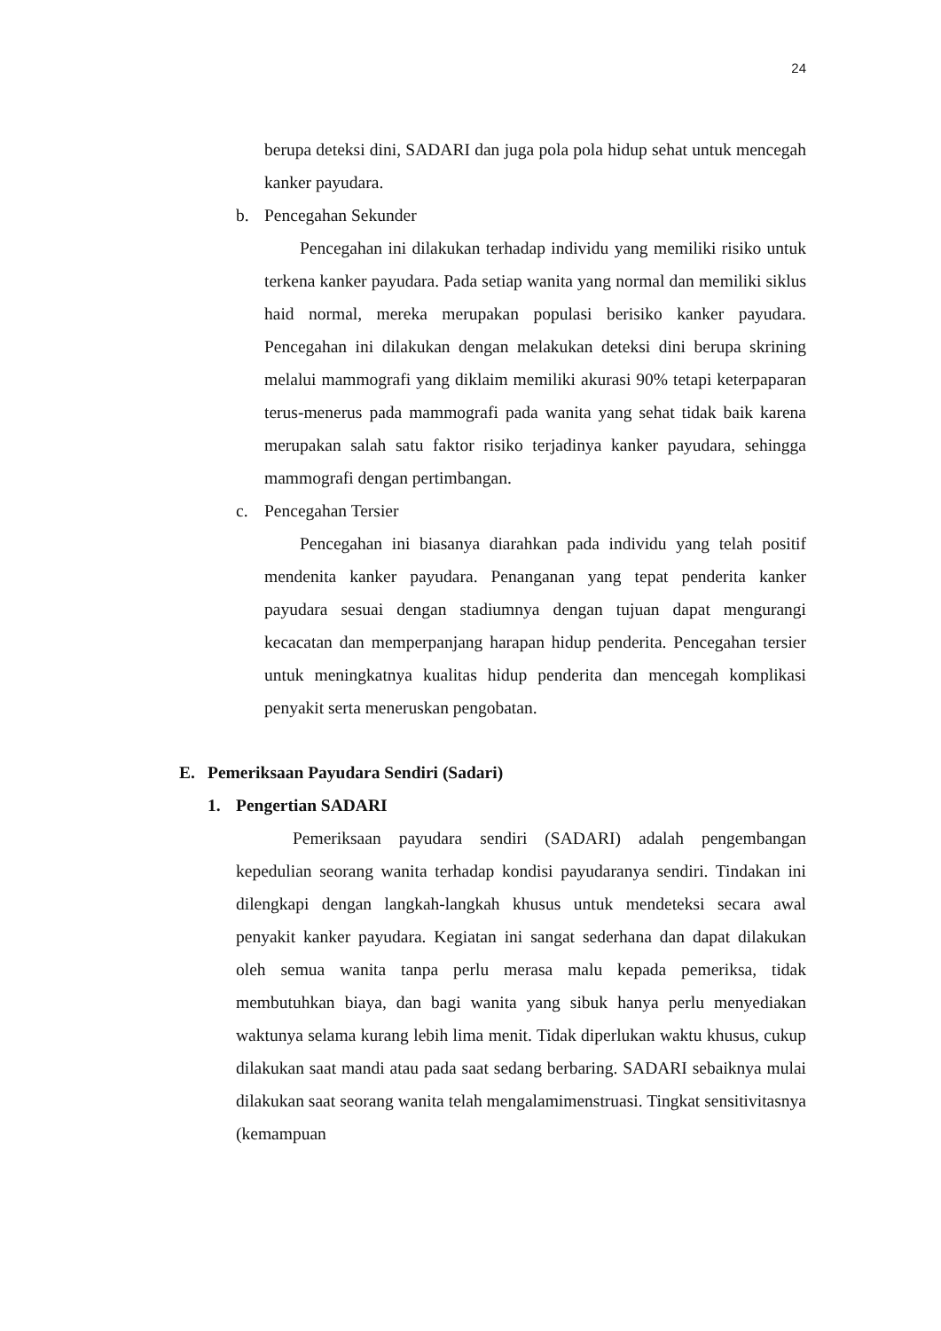24
berupa deteksi dini, SADARI dan juga pola pola hidup sehat untuk mencegah kanker payudara.
b. Pencegahan Sekunder
Pencegahan ini dilakukan terhadap individu yang memiliki risiko untuk terkena kanker payudara. Pada setiap wanita yang normal dan memiliki siklus haid normal, mereka merupakan populasi berisiko kanker payudara. Pencegahan ini dilakukan dengan melakukan deteksi dini berupa skrining melalui mammografi yang diklaim memiliki akurasi 90% tetapi keterpaparan terus-menerus pada mammografi pada wanita yang sehat tidak baik karena merupakan salah satu faktor risiko terjadinya kanker payudara, sehingga mammografi dengan pertimbangan.
c. Pencegahan Tersier
Pencegahan ini biasanya diarahkan pada individu yang telah positif mendenita kanker payudara. Penanganan yang tepat penderita kanker payudara sesuai dengan stadiumnya dengan tujuan dapat mengurangi kecacatan dan memperpanjang harapan hidup penderita. Pencegahan tersier untuk meningkatnya kualitas hidup penderita dan mencegah komplikasi penyakit serta meneruskan pengobatan.
E. Pemeriksaan Payudara Sendiri (Sadari)
1. Pengertian SADARI
Pemeriksaan payudara sendiri (SADARI) adalah pengembangan kepedulian seorang wanita terhadap kondisi payudaranya sendiri. Tindakan ini dilengkapi dengan langkah-langkah khusus untuk mendeteksi secara awal penyakit kanker payudara. Kegiatan ini sangat sederhana dan dapat dilakukan oleh semua wanita tanpa perlu merasa malu kepada pemeriksa, tidak membutuhkan biaya, dan bagi wanita yang sibuk hanya perlu menyediakan waktunya selama kurang lebih lima menit. Tidak diperlukan waktu khusus, cukup dilakukan saat mandi atau pada saat sedang berbaring. SADARI sebaiknya mulai dilakukan saat seorang wanita telah mengalamimenstruasi. Tingkat sensitivitasnya (kemampuan